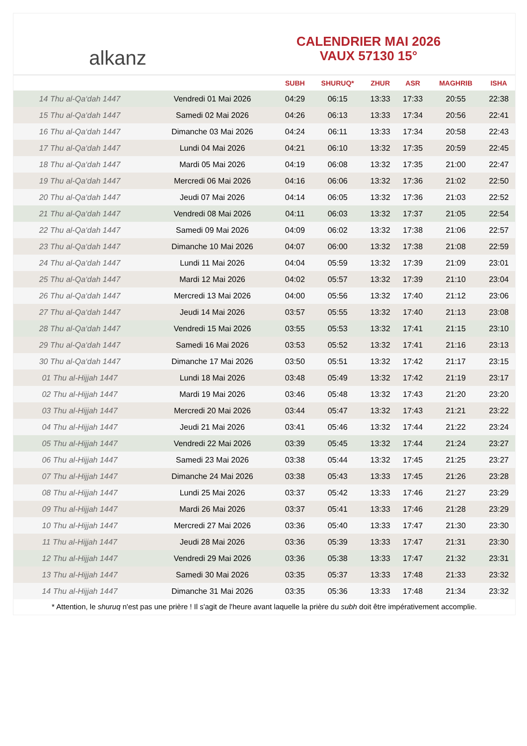alkanz
CALENDRIER MAI 2026
VAUX 57130 15°
| | | SUBH | SHURUQ* | ZHUR | ASR | MAGHRIB | ISHA |
| --- | --- | --- | --- | --- | --- | --- | --- |
| 14 Thu al-Qa‘dah 1447 | Vendredi 01 Mai 2026 | 04:29 | 06:15 | 13:33 | 17:33 | 20:55 | 22:38 |
| 15 Thu al-Qa‘dah 1447 | Samedi 02 Mai 2026 | 04:26 | 06:13 | 13:33 | 17:34 | 20:56 | 22:41 |
| 16 Thu al-Qa‘dah 1447 | Dimanche 03 Mai 2026 | 04:24 | 06:11 | 13:33 | 17:34 | 20:58 | 22:43 |
| 17 Thu al-Qa‘dah 1447 | Lundi 04 Mai 2026 | 04:21 | 06:10 | 13:32 | 17:35 | 20:59 | 22:45 |
| 18 Thu al-Qa‘dah 1447 | Mardi 05 Mai 2026 | 04:19 | 06:08 | 13:32 | 17:35 | 21:00 | 22:47 |
| 19 Thu al-Qa‘dah 1447 | Mercredi 06 Mai 2026 | 04:16 | 06:06 | 13:32 | 17:36 | 21:02 | 22:50 |
| 20 Thu al-Qa‘dah 1447 | Jeudi 07 Mai 2026 | 04:14 | 06:05 | 13:32 | 17:36 | 21:03 | 22:52 |
| 21 Thu al-Qa‘dah 1447 | Vendredi 08 Mai 2026 | 04:11 | 06:03 | 13:32 | 17:37 | 21:05 | 22:54 |
| 22 Thu al-Qa‘dah 1447 | Samedi 09 Mai 2026 | 04:09 | 06:02 | 13:32 | 17:38 | 21:06 | 22:57 |
| 23 Thu al-Qa‘dah 1447 | Dimanche 10 Mai 2026 | 04:07 | 06:00 | 13:32 | 17:38 | 21:08 | 22:59 |
| 24 Thu al-Qa‘dah 1447 | Lundi 11 Mai 2026 | 04:04 | 05:59 | 13:32 | 17:39 | 21:09 | 23:01 |
| 25 Thu al-Qa‘dah 1447 | Mardi 12 Mai 2026 | 04:02 | 05:57 | 13:32 | 17:39 | 21:10 | 23:04 |
| 26 Thu al-Qa‘dah 1447 | Mercredi 13 Mai 2026 | 04:00 | 05:56 | 13:32 | 17:40 | 21:12 | 23:06 |
| 27 Thu al-Qa‘dah 1447 | Jeudi 14 Mai 2026 | 03:57 | 05:55 | 13:32 | 17:40 | 21:13 | 23:08 |
| 28 Thu al-Qa‘dah 1447 | Vendredi 15 Mai 2026 | 03:55 | 05:53 | 13:32 | 17:41 | 21:15 | 23:10 |
| 29 Thu al-Qa‘dah 1447 | Samedi 16 Mai 2026 | 03:53 | 05:52 | 13:32 | 17:41 | 21:16 | 23:13 |
| 30 Thu al-Qa‘dah 1447 | Dimanche 17 Mai 2026 | 03:50 | 05:51 | 13:32 | 17:42 | 21:17 | 23:15 |
| 01 Thu al-Hijjah 1447 | Lundi 18 Mai 2026 | 03:48 | 05:49 | 13:32 | 17:42 | 21:19 | 23:17 |
| 02 Thu al-Hijjah 1447 | Mardi 19 Mai 2026 | 03:46 | 05:48 | 13:32 | 17:43 | 21:20 | 23:20 |
| 03 Thu al-Hijjah 1447 | Mercredi 20 Mai 2026 | 03:44 | 05:47 | 13:32 | 17:43 | 21:21 | 23:22 |
| 04 Thu al-Hijjah 1447 | Jeudi 21 Mai 2026 | 03:41 | 05:46 | 13:32 | 17:44 | 21:22 | 23:24 |
| 05 Thu al-Hijjah 1447 | Vendredi 22 Mai 2026 | 03:39 | 05:45 | 13:32 | 17:44 | 21:24 | 23:27 |
| 06 Thu al-Hijjah 1447 | Samedi 23 Mai 2026 | 03:38 | 05:44 | 13:32 | 17:45 | 21:25 | 23:27 |
| 07 Thu al-Hijjah 1447 | Dimanche 24 Mai 2026 | 03:38 | 05:43 | 13:33 | 17:45 | 21:26 | 23:28 |
| 08 Thu al-Hijjah 1447 | Lundi 25 Mai 2026 | 03:37 | 05:42 | 13:33 | 17:46 | 21:27 | 23:29 |
| 09 Thu al-Hijjah 1447 | Mardi 26 Mai 2026 | 03:37 | 05:41 | 13:33 | 17:46 | 21:28 | 23:29 |
| 10 Thu al-Hijjah 1447 | Mercredi 27 Mai 2026 | 03:36 | 05:40 | 13:33 | 17:47 | 21:30 | 23:30 |
| 11 Thu al-Hijjah 1447 | Jeudi 28 Mai 2026 | 03:36 | 05:39 | 13:33 | 17:47 | 21:31 | 23:30 |
| 12 Thu al-Hijjah 1447 | Vendredi 29 Mai 2026 | 03:36 | 05:38 | 13:33 | 17:47 | 21:32 | 23:31 |
| 13 Thu al-Hijjah 1447 | Samedi 30 Mai 2026 | 03:35 | 05:37 | 13:33 | 17:48 | 21:33 | 23:32 |
| 14 Thu al-Hijjah 1447 | Dimanche 31 Mai 2026 | 03:35 | 05:36 | 13:33 | 17:48 | 21:34 | 23:32 |
* Attention, le shuruq n'est pas une prière ! Il s'agit de l'heure avant laquelle la prière du subh doit être impérativement accomplie.